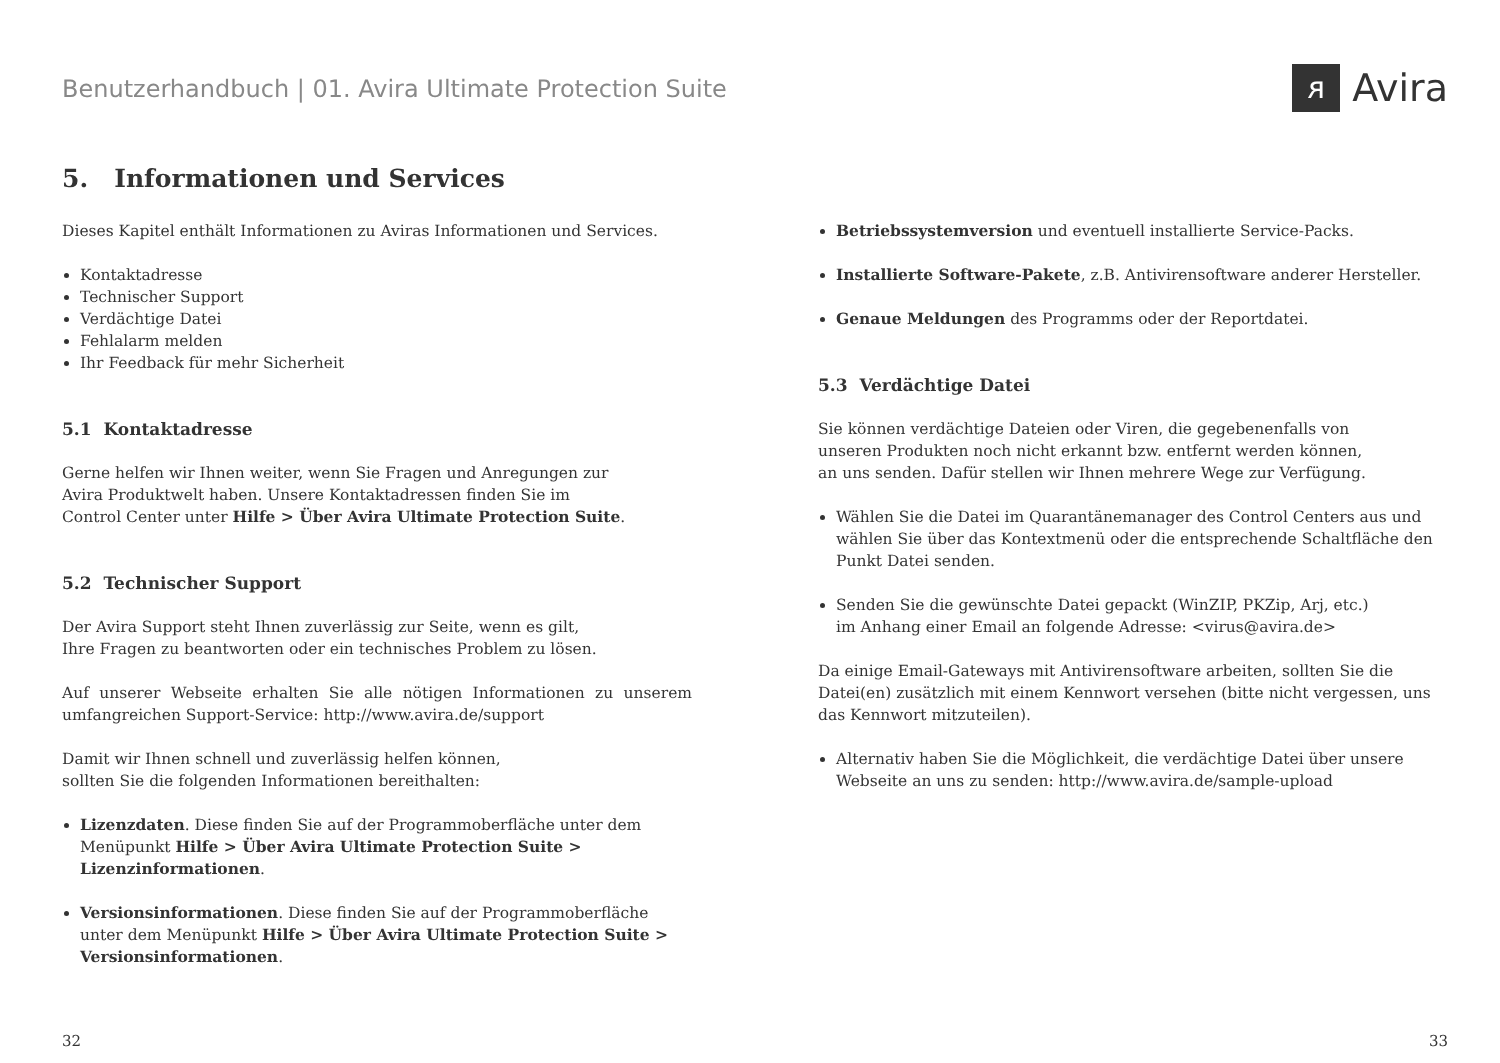Benutzerhandbuch | 01. Avira Ultimate Protection Suite
ᴙ Avira
5. Informationen und Services
Dieses Kapitel enthält Informationen zu Aviras Informationen und Services.
Kontaktadresse
Technischer Support
Verdächtige Datei
Fehlalarm melden
Ihr Feedback für mehr Sicherheit
5.1 Kontaktadresse
Gerne helfen wir Ihnen weiter, wenn Sie Fragen und Anregungen zur
Avira Produktwelt haben. Unsere Kontaktadressen finden Sie im
Control Center unter Hilfe > Über Avira Ultimate Protection Suite.
5.2 Technischer Support
Der Avira Support steht Ihnen zuverlässig zur Seite, wenn es gilt,
Ihre Fragen zu beantworten oder ein technisches Problem zu lösen.
Auf unserer Webseite erhalten Sie alle nötigen Informationen zu unserem umfangreichen Support-Service: http://www.avira.de/support
Damit wir Ihnen schnell und zuverlässig helfen können,
sollten Sie die folgenden Informationen bereithalten:
Lizenzdaten. Diese finden Sie auf der Programmoberfläche unter dem Menüpunkt Hilfe > Über Avira Ultimate Protection Suite > Lizenzinformationen.
Versionsinformationen. Diese finden Sie auf der Programmoberfläche unter dem Menüpunkt Hilfe > Über Avira Ultimate Protection Suite > Versionsinformationen.
Betriebssystemversion und eventuell installierte Service-Packs.
Installierte Software-Pakete, z.B. Antivirensoftware anderer Hersteller.
Genaue Meldungen des Programms oder der Reportdatei.
5.3 Verdächtige Datei
Sie können verdächtige Dateien oder Viren, die gegebenenfalls von
unseren Produkten noch nicht erkannt bzw. entfernt werden können,
an uns senden. Dafür stellen wir Ihnen mehrere Wege zur Verfügung.
Wählen Sie die Datei im Quarantänemanager des Control Centers aus und wählen Sie über das Kontextmenü oder die entsprechende Schaltfläche den Punkt Datei senden.
Senden Sie die gewünschte Datei gepackt (WinZIP, PKZip, Arj, etc.)
im Anhang einer Email an folgende Adresse: <virus@avira.de>
Da einige Email-Gateways mit Antivirensoftware arbeiten, sollten Sie die Datei(en) zusätzlich mit einem Kennwort versehen (bitte nicht vergessen, uns das Kennwort mitzuteilen).
Alternativ haben Sie die Möglichkeit, die verdächtige Datei über unsere Webseite an uns zu senden: http://www.avira.de/sample-upload
32 33